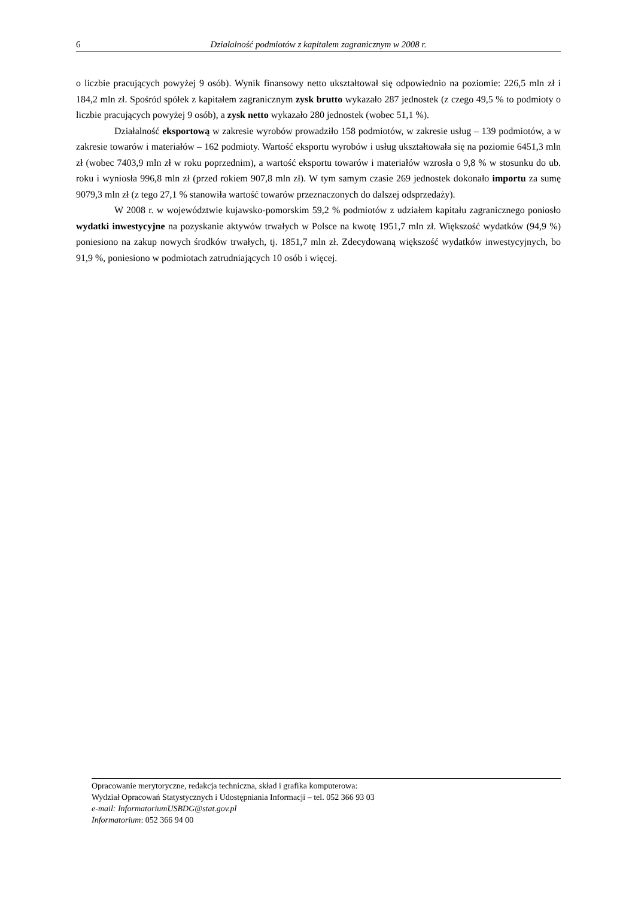6 Działalność podmiotów z kapitałem zagranicznym w 2008 r.
o liczbie pracujących powyżej 9 osób). Wynik finansowy netto ukształtował się odpowiednio na poziomie: 226,5 mln zł i 184,2 mln zł. Spośród spółek z kapitałem zagranicznym zysk brutto wykazało 287 jednostek (z czego 49,5 % to podmioty o liczbie pracujących powyżej 9 osób), a zysk netto wykazało 280 jednostek (wobec 51,1 %).
Działalność eksportową w zakresie wyrobów prowadziło 158 podmiotów, w zakresie usług – 139 podmiotów, a w zakresie towarów i materiałów – 162 podmioty. Wartość eksportu wyrobów i usług ukształtowała się na poziomie 6451,3 mln zł (wobec 7403,9 mln zł w roku poprzednim), a wartość eksportu towarów i materiałów wzrosła o 9,8 % w stosunku do ub. roku i wyniosła 996,8 mln zł (przed rokiem 907,8 mln zł). W tym samym czasie 269 jednostek dokonało importu za sumę 9079,3 mln zł (z tego 27,1 % stanowiła wartość towarów przeznaczonych do dalszej odsprzedaży).
W 2008 r. w województwie kujawsko-pomorskim 59,2 % podmiotów z udziałem kapitału zagranicznego poniosło wydatki inwestycyjne na pozyskanie aktywów trwałych w Polsce na kwotę 1951,7 mln zł. Większość wydatków (94,9 %) poniesiono na zakup nowych środków trwałych, tj. 1851,7 mln zł. Zdecydowaną większość wydatków inwestycyjnych, bo 91,9 %, poniesiono w podmiotach zatrudniających 10 osób i więcej.
Opracowanie merytoryczne, redakcja techniczna, skład i grafika komputerowa:
Wydział Opracowań Statystycznych i Udostępniania Informacji – tel. 052 366 93 03
e-mail: InformatoriumUSBDG@stat.gov.pl
Informatorium: 052 366 94 00